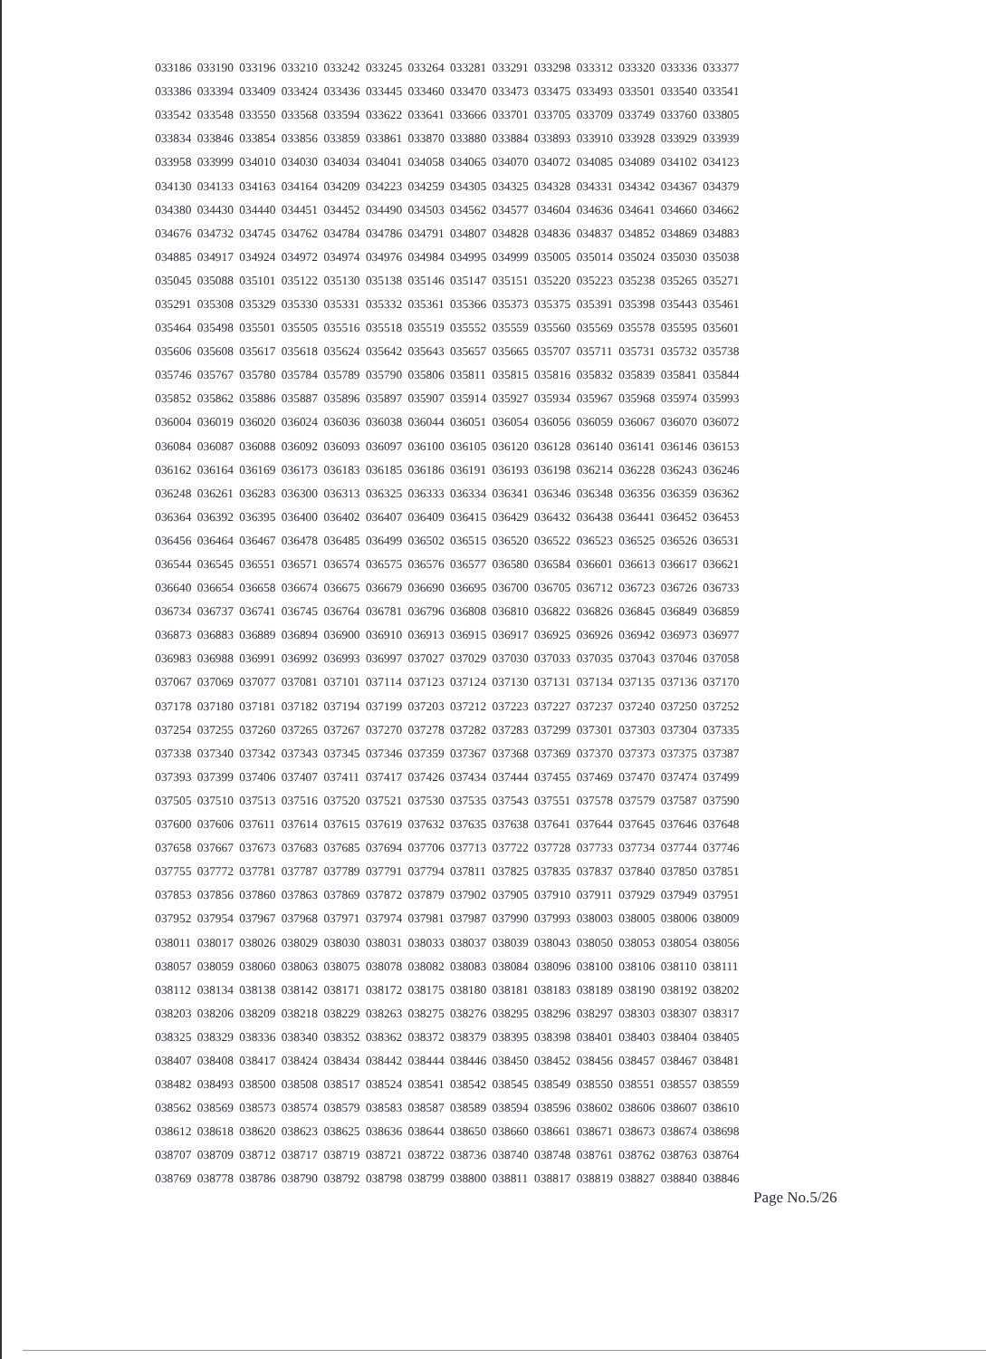| 033186 | 033190 | 033196 | 033210 | 033242 | 033245 | 033264 | 033281 | 033291 | 033298 | 033312 | 033320 | 033336 | 033377 |
| 033386 | 033394 | 033409 | 033424 | 033436 | 033445 | 033460 | 033470 | 033473 | 033475 | 033493 | 033501 | 033540 | 033541 |
| 033542 | 033548 | 033550 | 033568 | 033594 | 033622 | 033641 | 033666 | 033701 | 033705 | 033709 | 033749 | 033760 | 033805 |
| 033834 | 033846 | 033854 | 033856 | 033859 | 033861 | 033870 | 033880 | 033884 | 033893 | 033910 | 033928 | 033929 | 033939 |
| 033958 | 033999 | 034010 | 034030 | 034034 | 034041 | 034058 | 034065 | 034070 | 034072 | 034085 | 034089 | 034102 | 034123 |
| 034130 | 034133 | 034163 | 034164 | 034209 | 034223 | 034259 | 034305 | 034325 | 034328 | 034331 | 034342 | 034367 | 034379 |
| 034380 | 034430 | 034440 | 034451 | 034452 | 034490 | 034503 | 034562 | 034577 | 034604 | 034636 | 034641 | 034660 | 034662 |
| 034676 | 034732 | 034745 | 034762 | 034784 | 034786 | 034791 | 034807 | 034828 | 034836 | 034837 | 034852 | 034869 | 034883 |
| 034885 | 034917 | 034924 | 034972 | 034974 | 034976 | 034984 | 034995 | 034999 | 035005 | 035014 | 035024 | 035030 | 035038 |
| 035045 | 035088 | 035101 | 035122 | 035130 | 035138 | 035146 | 035147 | 035151 | 035220 | 035223 | 035238 | 035265 | 035271 |
| 035291 | 035308 | 035329 | 035330 | 035331 | 035332 | 035361 | 035366 | 035373 | 035375 | 035391 | 035398 | 035443 | 035461 |
| 035464 | 035498 | 035501 | 035505 | 035516 | 035518 | 035519 | 035552 | 035559 | 035560 | 035569 | 035578 | 035595 | 035601 |
| 035606 | 035608 | 035617 | 035618 | 035624 | 035642 | 035643 | 035657 | 035665 | 035707 | 035711 | 035731 | 035732 | 035738 |
| 035746 | 035767 | 035780 | 035784 | 035789 | 035790 | 035806 | 035811 | 035815 | 035816 | 035832 | 035839 | 035841 | 035844 |
| 035852 | 035862 | 035886 | 035887 | 035896 | 035897 | 035907 | 035914 | 035927 | 035934 | 035967 | 035968 | 035974 | 035993 |
| 036004 | 036019 | 036020 | 036024 | 036036 | 036038 | 036044 | 036051 | 036054 | 036056 | 036059 | 036067 | 036070 | 036072 |
| 036084 | 036087 | 036088 | 036092 | 036093 | 036097 | 036100 | 036105 | 036120 | 036128 | 036140 | 036141 | 036146 | 036153 |
| 036162 | 036164 | 036169 | 036173 | 036183 | 036185 | 036186 | 036191 | 036193 | 036198 | 036214 | 036228 | 036243 | 036246 |
| 036248 | 036261 | 036283 | 036300 | 036313 | 036325 | 036333 | 036334 | 036341 | 036346 | 036348 | 036356 | 036359 | 036362 |
| 036364 | 036392 | 036395 | 036400 | 036402 | 036407 | 036409 | 036415 | 036429 | 036432 | 036438 | 036441 | 036452 | 036453 |
| 036456 | 036464 | 036467 | 036478 | 036485 | 036499 | 036502 | 036515 | 036520 | 036522 | 036523 | 036525 | 036526 | 036531 |
| 036544 | 036545 | 036551 | 036571 | 036574 | 036575 | 036576 | 036577 | 036580 | 036584 | 036601 | 036613 | 036617 | 036621 |
| 036640 | 036654 | 036658 | 036674 | 036675 | 036679 | 036690 | 036695 | 036700 | 036705 | 036712 | 036723 | 036726 | 036733 |
| 036734 | 036737 | 036741 | 036745 | 036764 | 036781 | 036796 | 036808 | 036810 | 036822 | 036826 | 036845 | 036849 | 036859 |
| 036873 | 036883 | 036889 | 036894 | 036900 | 036910 | 036913 | 036915 | 036917 | 036925 | 036926 | 036942 | 036973 | 036977 |
| 036983 | 036988 | 036991 | 036992 | 036993 | 036997 | 037027 | 037029 | 037030 | 037033 | 037035 | 037043 | 037046 | 037058 |
| 037067 | 037069 | 037077 | 037081 | 037101 | 037114 | 037123 | 037124 | 037130 | 037131 | 037134 | 037135 | 037136 | 037170 |
| 037178 | 037180 | 037181 | 037182 | 037194 | 037199 | 037203 | 037212 | 037223 | 037227 | 037237 | 037240 | 037250 | 037252 |
| 037254 | 037255 | 037260 | 037265 | 037267 | 037270 | 037278 | 037282 | 037283 | 037299 | 037301 | 037303 | 037304 | 037335 |
| 037338 | 037340 | 037342 | 037343 | 037345 | 037346 | 037359 | 037367 | 037368 | 037369 | 037370 | 037373 | 037375 | 037387 |
| 037393 | 037399 | 037406 | 037407 | 037411 | 037417 | 037426 | 037434 | 037444 | 037455 | 037469 | 037470 | 037474 | 037499 |
| 037505 | 037510 | 037513 | 037516 | 037520 | 037521 | 037530 | 037535 | 037543 | 037551 | 037578 | 037579 | 037587 | 037590 |
| 037600 | 037606 | 037611 | 037614 | 037615 | 037619 | 037632 | 037635 | 037638 | 037641 | 037644 | 037645 | 037646 | 037648 |
| 037658 | 037667 | 037673 | 037683 | 037685 | 037694 | 037706 | 037713 | 037722 | 037728 | 037733 | 037734 | 037744 | 037746 |
| 037755 | 037772 | 037781 | 037787 | 037789 | 037791 | 037794 | 037811 | 037825 | 037835 | 037837 | 037840 | 037850 | 037851 |
| 037853 | 037856 | 037860 | 037863 | 037869 | 037872 | 037879 | 037902 | 037905 | 037910 | 037911 | 037929 | 037949 | 037951 |
| 037952 | 037954 | 037967 | 037968 | 037971 | 037974 | 037981 | 037987 | 037990 | 037993 | 038003 | 038005 | 038006 | 038009 |
| 038011 | 038017 | 038026 | 038029 | 038030 | 038031 | 038033 | 038037 | 038039 | 038043 | 038050 | 038053 | 038054 | 038056 |
| 038057 | 038059 | 038060 | 038063 | 038075 | 038078 | 038082 | 038083 | 038084 | 038096 | 038100 | 038106 | 038110 | 038111 |
| 038112 | 038134 | 038138 | 038142 | 038171 | 038172 | 038175 | 038180 | 038181 | 038183 | 038189 | 038190 | 038192 | 038202 |
| 038203 | 038206 | 038209 | 038218 | 038229 | 038263 | 038275 | 038276 | 038295 | 038296 | 038297 | 038303 | 038307 | 038317 |
| 038325 | 038329 | 038336 | 038340 | 038352 | 038362 | 038372 | 038379 | 038395 | 038398 | 038401 | 038403 | 038404 | 038405 |
| 038407 | 038408 | 038417 | 038424 | 038434 | 038442 | 038444 | 038446 | 038450 | 038452 | 038456 | 038457 | 038467 | 038481 |
| 038482 | 038493 | 038500 | 038508 | 038517 | 038524 | 038541 | 038542 | 038545 | 038549 | 038550 | 038551 | 038557 | 038559 |
| 038562 | 038569 | 038573 | 038574 | 038579 | 038583 | 038587 | 038589 | 038594 | 038596 | 038602 | 038606 | 038607 | 038610 |
| 038612 | 038618 | 038620 | 038623 | 038625 | 038636 | 038644 | 038650 | 038660 | 038661 | 038671 | 038673 | 038674 | 038698 |
| 038707 | 038709 | 038712 | 038717 | 038719 | 038721 | 038722 | 038736 | 038740 | 038748 | 038761 | 038762 | 038763 | 038764 |
| 038769 | 038778 | 038786 | 038790 | 038792 | 038798 | 038799 | 038800 | 038811 | 038817 | 038819 | 038827 | 038840 | 038846 |
Page No.5/26